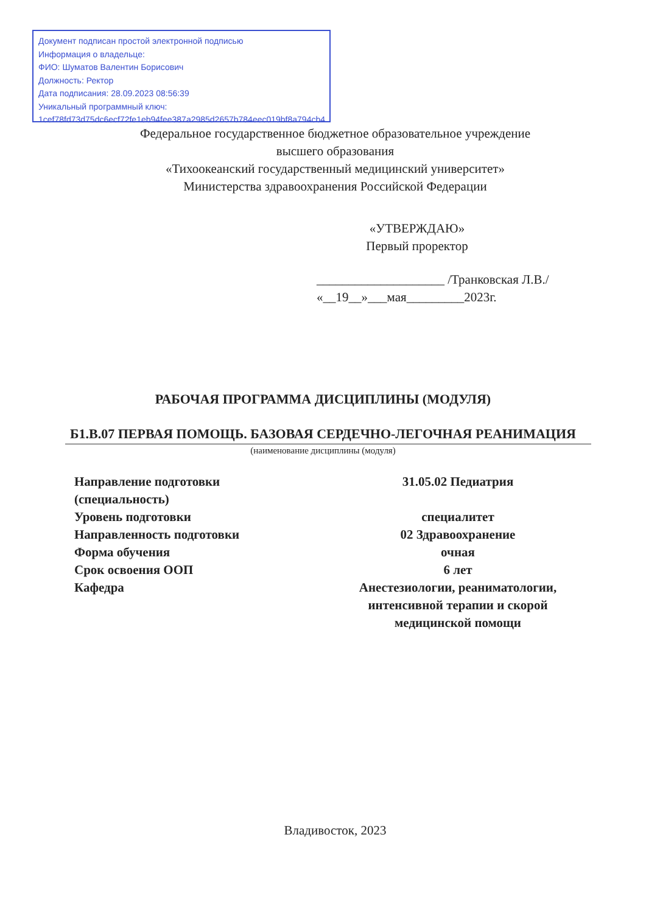Документ подписан простой электронной подписью
Информация о владельце:
ФИО: Шуматов Валентин Борисович
Должность: Ректор
Дата подписания: 28.09.2023 08:56:39
Уникальный программный ключ:
1cef78fd73d75dc6ecf72fe1eb94fee387a2985d2657b784eec019bf8a794cb4
Федеральное государственное бюджетное образовательное учреждение
высшего образования
«Тихоокеанский государственный медицинский университет»
Министерства здравоохранения Российской Федерации
«УТВЕРЖДАЮ»
Первый проректор
____________________ /Транковская Л.В./
«__19__»___мая_________2023г.
РАБОЧАЯ ПРОГРАММА ДИСЦИПЛИНЫ (МОДУЛЯ)
Б1.В.07 ПЕРВАЯ ПОМОЩЬ. БАЗОВАЯ СЕРДЕЧНО-ЛЕГОЧНАЯ РЕАНИМАЦИЯ
(наименование дисциплины (модуля)
| Направление подготовки (специальность) | 31.05.02 Педиатрия |
| Уровень подготовки | специалитет |
| Направленность подготовки | 02 Здравоохранение |
| Форма обучения | очная |
| Срок освоения ООП | 6 лет |
| Кафедра | Анестезиологии, реаниматологии, интенсивной терапии и скорой медицинской помощи |
Владивосток, 2023